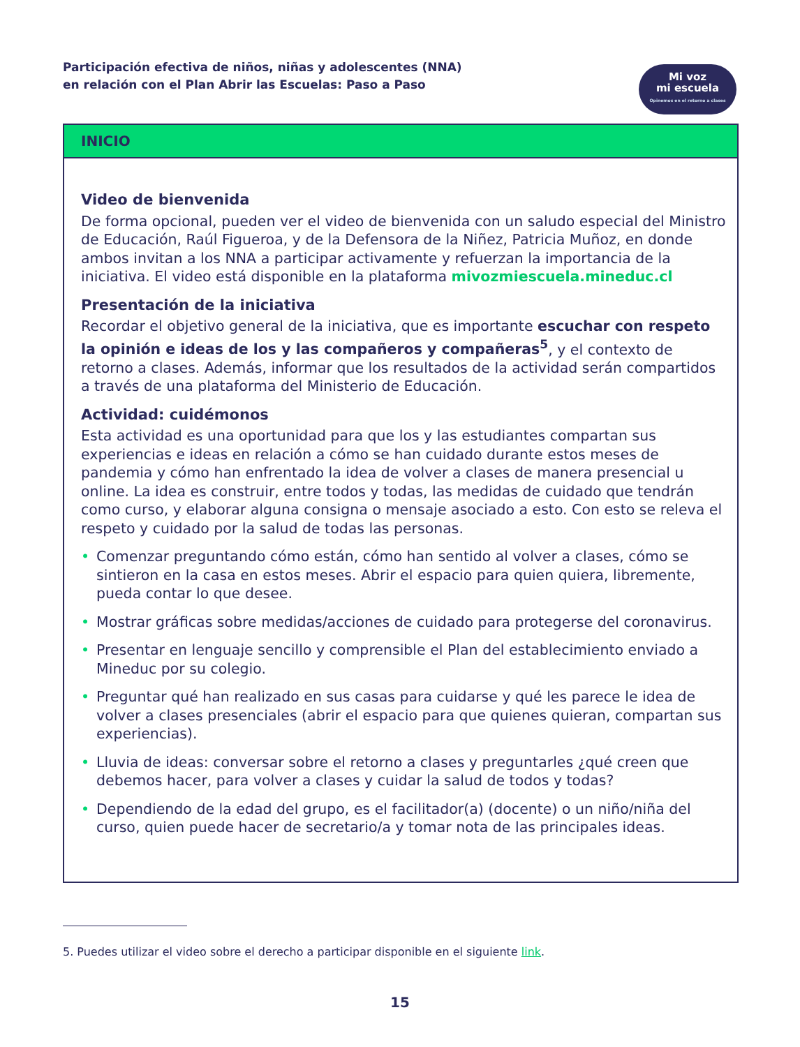Participación efectiva de niños, niñas y adolescentes (NNA)
en relación con el Plan Abrir las Escuelas: Paso a Paso
Mi voz
mi escuela
Opinemos en el retorno a clases
INICIO
Video de bienvenida
De forma opcional, pueden ver el video de bienvenida con un saludo especial del Ministro de Educación, Raúl Figueroa, y de la Defensora de la Niñez, Patricia Muñoz, en donde ambos invitan a los NNA a participar activamente y refuerzan la importancia de la iniciativa. El video está disponible en la plataforma mivozmiescuela.mineduc.cl
Presentación de la iniciativa
Recordar el objetivo general de la iniciativa, que es importante escuchar con respeto la opinión e ideas de los y las compañeros y compañeras<sup>5</sup>, y el contexto de retorno a clases. Además, informar que los resultados de la actividad serán compartidos a través de una plataforma del Ministerio de Educación.
Actividad: cuidémonos
Esta actividad es una oportunidad para que los y las estudiantes compartan sus experiencias e ideas en relación a cómo se han cuidado durante estos meses de pandemia y cómo han enfrentado la idea de volver a clases de manera presencial u online. La idea es construir, entre todos y todas, las medidas de cuidado que tendrán como curso, y elaborar alguna consigna o mensaje asociado a esto. Con esto se releva el respeto y cuidado por la salud de todas las personas.
• Comenzar preguntando cómo están, cómo han sentido al volver a clases, cómo se sintieron en la casa en estos meses. Abrir el espacio para quien quiera, libremente, pueda contar lo que desee.
• Mostrar gráficas sobre medidas/acciones de cuidado para protegerse del coronavirus.
• Presentar en lenguaje sencillo y comprensible el Plan del establecimiento enviado a Mineduc por su colegio.
• Preguntar qué han realizado en sus casas para cuidarse y qué les parece le idea de volver a clases presenciales (abrir el espacio para que quienes quieran, compartan sus experiencias).
• Lluvia de ideas: conversar sobre el retorno a clases y preguntarles ¿qué creen que debemos hacer, para volver a clases y cuidar la salud de todos y todas?
• Dependiendo de la edad del grupo, es el facilitador(a) (docente) o un niño/niña del curso, quien puede hacer de secretario/a y tomar nota de las principales ideas.
5. Puedes utilizar el video sobre el derecho a participar disponible en el siguiente link.
15